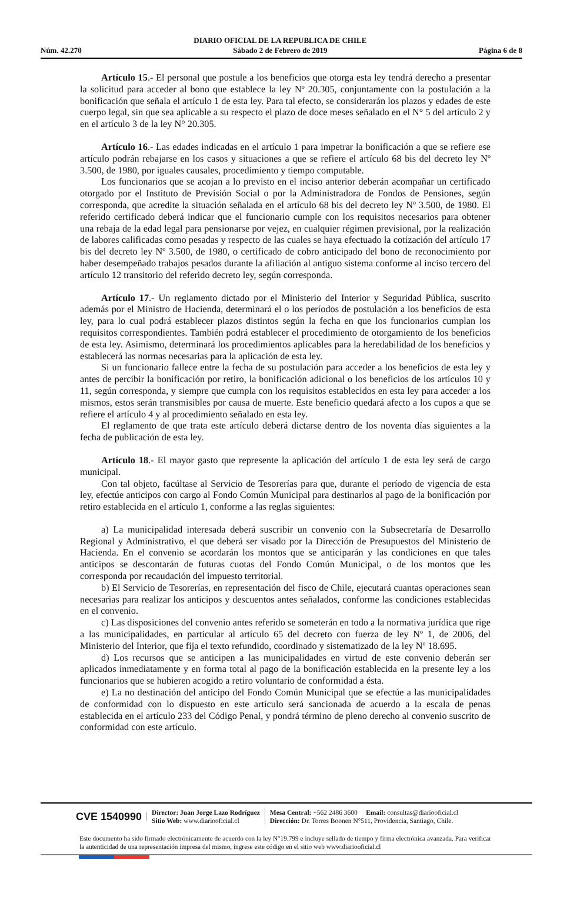Núm. 42.270
DIARIO OFICIAL DE LA REPUBLICA DE CHILE
Sábado 2 de Febrero de 2019
Página 6 de 8
Artículo 15.- El personal que postule a los beneficios que otorga esta ley tendrá derecho a presentar la solicitud para acceder al bono que establece la ley Nº 20.305, conjuntamente con la postulación a la bonificación que señala el artículo 1 de esta ley. Para tal efecto, se considerarán los plazos y edades de este cuerpo legal, sin que sea aplicable a su respecto el plazo de doce meses señalado en el N° 5 del artículo 2 y en el artículo 3 de la ley N° 20.305.
Artículo 16.- Las edades indicadas en el artículo 1 para impetrar la bonificación a que se refiere ese artículo podrán rebajarse en los casos y situaciones a que se refiere el artículo 68 bis del decreto ley Nº 3.500, de 1980, por iguales causales, procedimiento y tiempo computable.
Los funcionarios que se acojan a lo previsto en el inciso anterior deberán acompañar un certificado otorgado por el Instituto de Previsión Social o por la Administradora de Fondos de Pensiones, según corresponda, que acredite la situación señalada en el artículo 68 bis del decreto ley Nº 3.500, de 1980. El referido certificado deberá indicar que el funcionario cumple con los requisitos necesarios para obtener una rebaja de la edad legal para pensionarse por vejez, en cualquier régimen previsional, por la realización de labores calificadas como pesadas y respecto de las cuales se haya efectuado la cotización del artículo 17 bis del decreto ley Nº 3.500, de 1980, o certificado de cobro anticipado del bono de reconocimiento por haber desempeñado trabajos pesados durante la afiliación al antiguo sistema conforme al inciso tercero del artículo 12 transitorio del referido decreto ley, según corresponda.
Artículo 17.- Un reglamento dictado por el Ministerio del Interior y Seguridad Pública, suscrito además por el Ministro de Hacienda, determinará el o los períodos de postulación a los beneficios de esta ley, para lo cual podrá establecer plazos distintos según la fecha en que los funcionarios cumplan los requisitos correspondientes. También podrá establecer el procedimiento de otorgamiento de los beneficios de esta ley. Asimismo, determinará los procedimientos aplicables para la heredabilidad de los beneficios y establecerá las normas necesarias para la aplicación de esta ley.
Si un funcionario fallece entre la fecha de su postulación para acceder a los beneficios de esta ley y antes de percibir la bonificación por retiro, la bonificación adicional o los beneficios de los artículos 10 y 11, según corresponda, y siempre que cumpla con los requisitos establecidos en esta ley para acceder a los mismos, estos serán transmisibles por causa de muerte. Este beneficio quedará afecto a los cupos a que se refiere el artículo 4 y al procedimiento señalado en esta ley.
El reglamento de que trata este artículo deberá dictarse dentro de los noventa días siguientes a la fecha de publicación de esta ley.
Artículo 18.- El mayor gasto que represente la aplicación del artículo 1 de esta ley será de cargo municipal.
Con tal objeto, facúltase al Servicio de Tesorerías para que, durante el período de vigencia de esta ley, efectúe anticipos con cargo al Fondo Común Municipal para destinarlos al pago de la bonificación por retiro establecida en el artículo 1, conforme a las reglas siguientes:
a) La municipalidad interesada deberá suscribir un convenio con la Subsecretaría de Desarrollo Regional y Administrativo, el que deberá ser visado por la Dirección de Presupuestos del Ministerio de Hacienda. En el convenio se acordarán los montos que se anticiparán y las condiciones en que tales anticipos se descontarán de futuras cuotas del Fondo Común Municipal, o de los montos que les corresponda por recaudación del impuesto territorial.
b) El Servicio de Tesorerías, en representación del fisco de Chile, ejecutará cuantas operaciones sean necesarias para realizar los anticipos y descuentos antes señalados, conforme las condiciones establecidas en el convenio.
c) Las disposiciones del convenio antes referido se someterán en todo a la normativa jurídica que rige a las municipalidades, en particular al artículo 65 del decreto con fuerza de ley Nº 1, de 2006, del Ministerio del Interior, que fija el texto refundido, coordinado y sistematizado de la ley Nº 18.695.
d) Los recursos que se anticipen a las municipalidades en virtud de este convenio deberán ser aplicados inmediatamente y en forma total al pago de la bonificación establecida en la presente ley a los funcionarios que se hubieren acogido a retiro voluntario de conformidad a ésta.
e) La no destinación del anticipo del Fondo Común Municipal que se efectúe a las municipalidades de conformidad con lo dispuesto en este artículo será sancionada de acuerdo a la escala de penas establecida en el artículo 233 del Código Penal, y pondrá término de pleno derecho al convenio suscrito de conformidad con este artículo.
CVE 1540990
Director: Juan Jorge Lazo Rodríguez
Sitio Web: www.diariooficial.cl
Mesa Central: +562 2486 3600 Email: consultas@diariooficial.cl
Dirección: Dr. Torres Boonen N°511, Providencia, Santiago, Chile.
Este documento ha sido firmado electrónicamente de acuerdo con la ley N°19.799 e incluye sellado de tiempo y firma electrónica avanzada. Para verificar la autenticidad de una representación impresa del mismo, ingrese este código en el sitio web www.diariooficial.cl